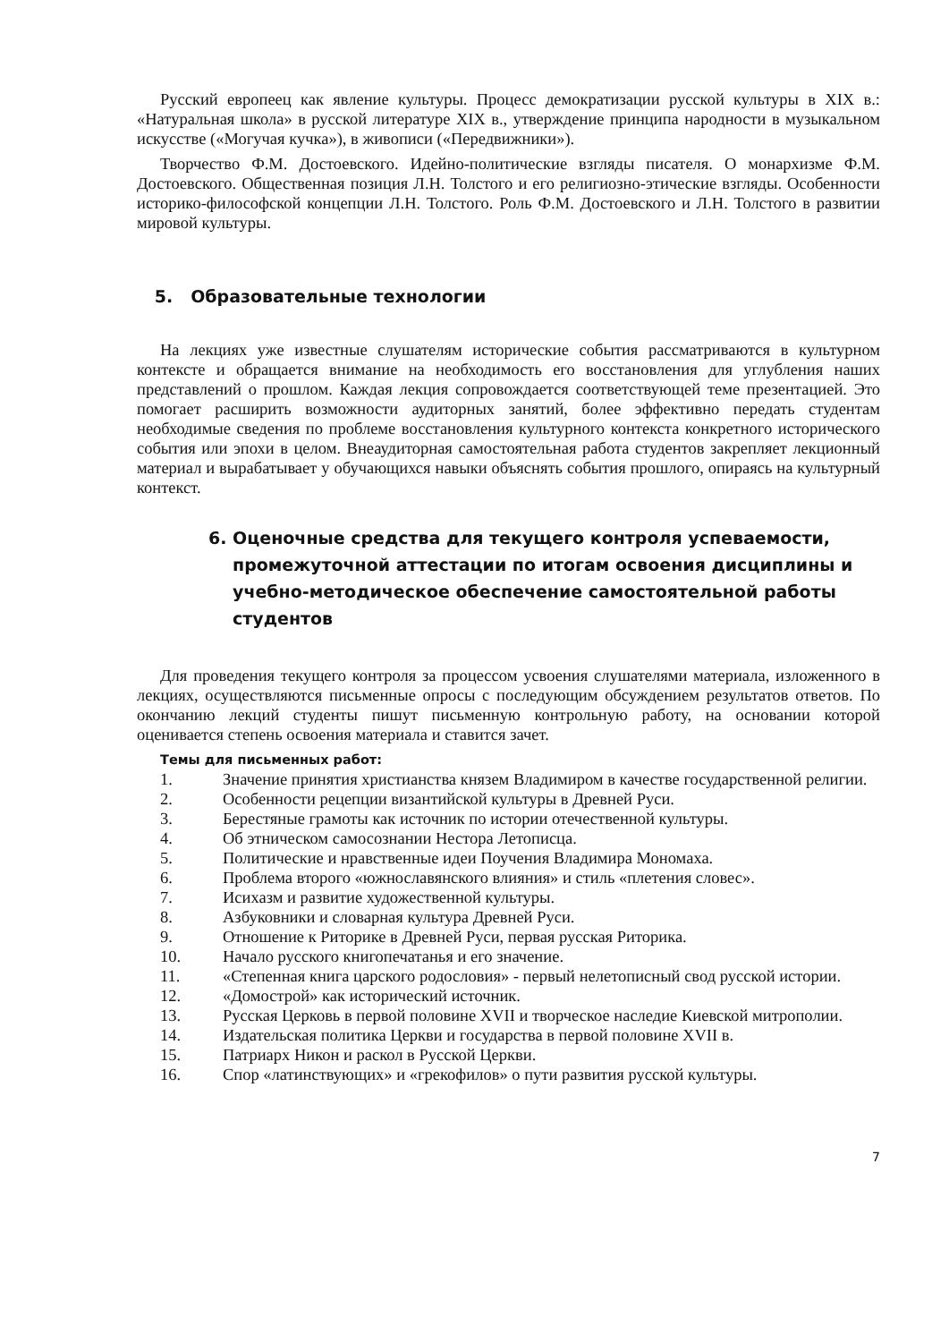Русский европеец как явление культуры. Процесс демократизации русской культуры в XIX в.: «Натуральная школа» в русской литературе XIX в., утверждение принципа народности в музыкальном искусстве («Могучая кучка»), в живописи («Передвижники»).
Творчество Ф.М. Достоевского. Идейно-политические взгляды писателя. О монархизме Ф.М. Достоевского. Общественная позиция Л.Н. Толстого и его религиозно-этические взгляды. Особенности историко-философской концепции Л.Н. Толстого. Роль Ф.М. Достоевского и Л.Н. Толстого в развитии мировой культуры.
5. Образовательные технологии
На лекциях уже известные слушателям исторические события рассматриваются в культурном контексте и обращается внимание на необходимость его восстановления для углубления наших представлений о прошлом. Каждая лекция сопровождается соответствующей теме презентацией. Это помогает расширить возможности аудиторных занятий, более эффективно передать студентам необходимые сведения по проблеме восстановления культурного контекста конкретного исторического события или эпохи в целом. Внеаудиторная самостоятельная работа студентов закрепляет лекционный материал и вырабатывает у обучающихся навыки объяснять события прошлого, опираясь на культурный контекст.
6. Оценочные средства для текущего контроля успеваемости, промежуточной аттестации по итогам освоения дисциплины и учебно-методическое обеспечение самостоятельной работы студентов
Для проведения текущего контроля за процессом усвоения слушателями материала, изложенного в лекциях, осуществляются письменные опросы с последующим обсуждением результатов ответов. По окончанию лекций студенты пишут письменную контрольную работу, на основании которой оценивается степень освоения материала и ставится зачет.
Темы для письменных работ:
1. Значение принятия христианства князем Владимиром в качестве государственной религии.
2. Особенности рецепции византийской культуры в Древней Руси.
3. Берестяные грамоты как источник по истории отечественной культуры.
4. Об этническом самосознании Нестора Летописца.
5. Политические и нравственные идеи Поучения Владимира Мономаха.
6. Проблема второго «южнославянского влияния» и стиль «плетения словес».
7. Исихазм и развитие художественной культуры.
8. Азбуковники и словарная культура Древней Руси.
9. Отношение к Риторике в Древней Руси, первая русская Риторика.
10. Начало русского книгопечатанья и его значение.
11. «Степенная книга царского родословия» - первый нелетописный свод русской истории.
12. «Домострой» как исторический источник.
13. Русская Церковь в первой половине XVII и творческое наследие Киевской митрополии.
14. Издательская политика Церкви и государства в первой половине XVII в.
15. Патриарх Никон и раскол в Русской Церкви.
16. Спор «латинствующих» и «грекофилов» о пути развития русской культуры.
7